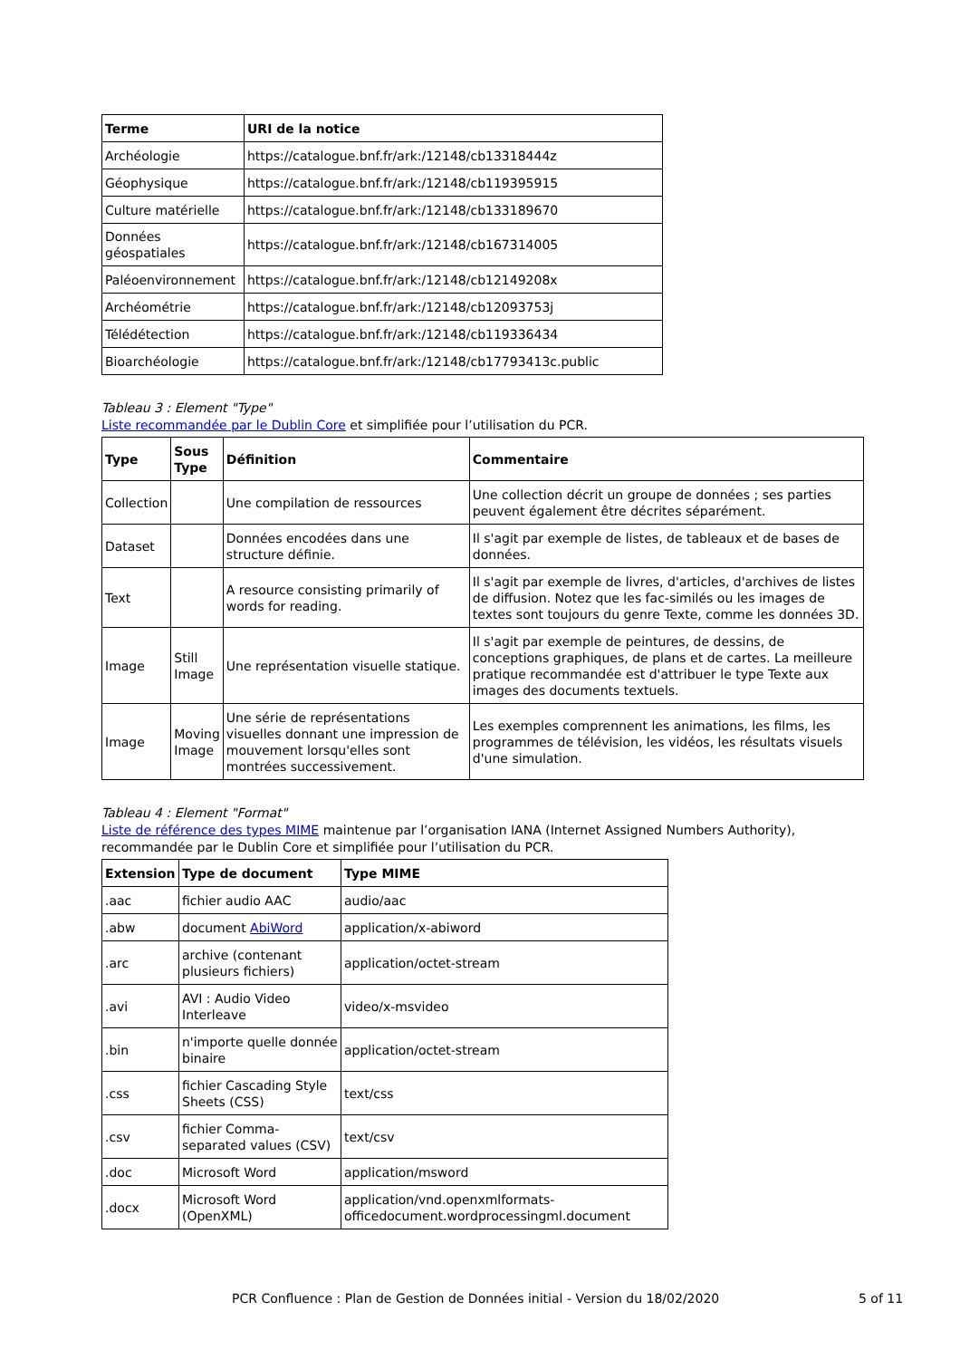| Terme | URI de la notice |
| --- | --- |
| Archéologie | https://catalogue.bnf.fr/ark:/12148/cb13318444z |
| Géophysique | https://catalogue.bnf.fr/ark:/12148/cb119395915 |
| Culture matérielle | https://catalogue.bnf.fr/ark:/12148/cb133189670 |
| Données géospatiales | https://catalogue.bnf.fr/ark:/12148/cb167314005 |
| Paléoenvironnement | https://catalogue.bnf.fr/ark:/12148/cb12149208x |
| Archéométrie | https://catalogue.bnf.fr/ark:/12148/cb12093753j |
| Télédétection | https://catalogue.bnf.fr/ark:/12148/cb119336434 |
| Bioarchéologie | https://catalogue.bnf.fr/ark:/12148/cb17793413c.public |
Tableau 3 : Element "Type"
Liste recommandée par le Dublin Core et simplifiée pour l’utilisation du PCR.
| Type | Sous Type | Définition | Commentaire |
| --- | --- | --- | --- |
| Collection | | Une compilation de ressources | Une collection décrit un groupe de données ; ses parties peuvent également être décrites séparément. |
| Dataset | | Données encodées dans une structure définie. | Il s'agit par exemple de listes, de tableaux et de bases de données. |
| Text | | A resource consisting primarily of words for reading. | Il s'agit par exemple de livres, d'articles, d'archives de listes de diffusion. Notez que les fac-similés ou les images de textes sont toujours du genre Texte, comme les données 3D. |
| Image | Still Image | Une représentation visuelle statique. | Il s'agit par exemple de peintures, de dessins, de conceptions graphiques, de plans et de cartes. La meilleure pratique recommandée est d'attribuer le type Texte aux images des documents textuels. |
| Image | Moving Image | Une série de représentations visuelles donnant une impression de mouvement lorsqu'elles sont montrées successivement. | Les exemples comprennent les animations, les films, les programmes de télévision, les vidéos, les résultats visuels d'une simulation. |
Tableau 4 : Element "Format"
Liste de référence des types MIME maintenue par l’organisation IANA (Internet Assigned Numbers Authority), recommandée par le Dublin Core et simplifiée pour l’utilisation du PCR.
| Extension | Type de document | Type MIME |
| --- | --- | --- |
| .aac | fichier audio AAC | audio/aac |
| .abw | document AbiWord | application/x-abiword |
| .arc | archive (contenant plusieurs fichiers) | application/octet-stream |
| .avi | AVI : Audio Video Interleave | video/x-msvideo |
| .bin | n'importe quelle donnée binaire | application/octet-stream |
| .css | fichier Cascading Style Sheets (CSS) | text/css |
| .csv | fichier Comma-separated values (CSV) | text/csv |
| .doc | Microsoft Word | application/msword |
| .docx | Microsoft Word (OpenXML) | application/vnd.openxmlformats-officedocument.wordprocessingml.document |
PCR Confluence : Plan de Gestion de Données initial - Version du 18/02/2020 5 of 11